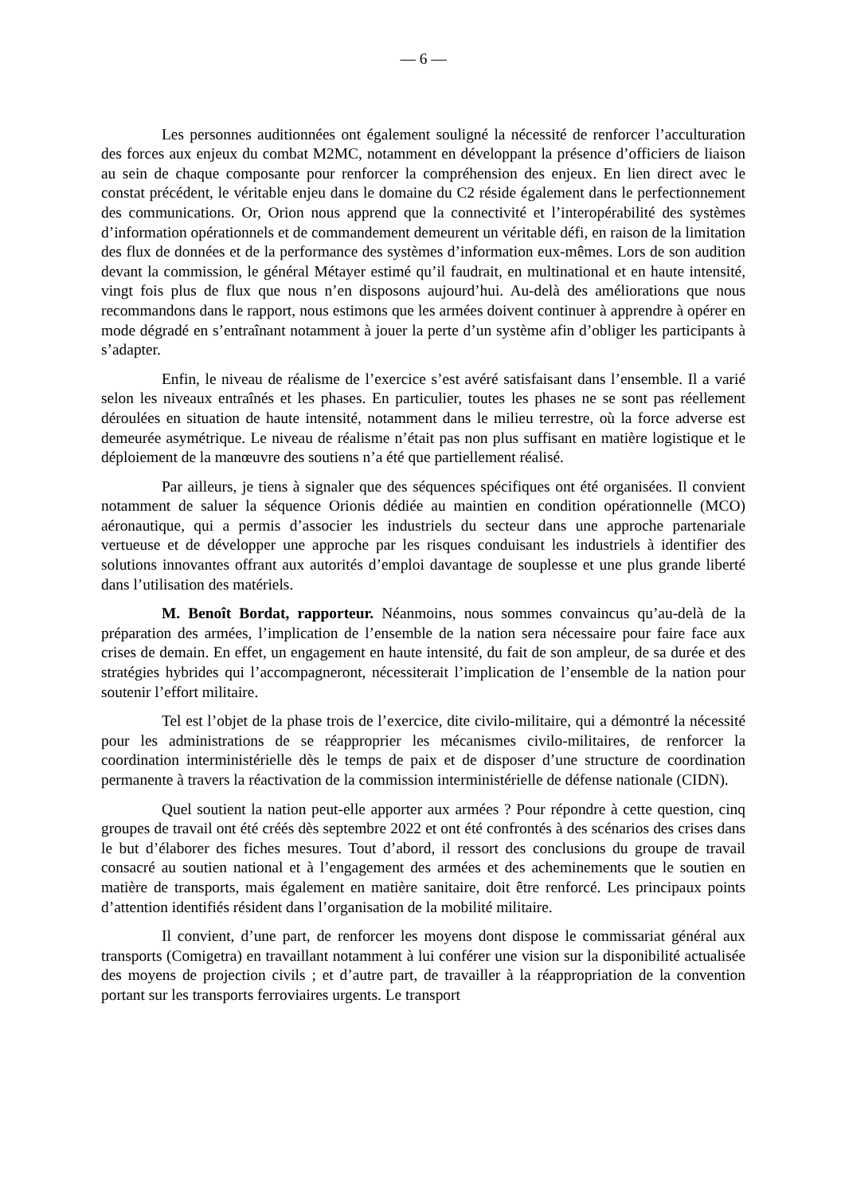— 6 —
Les personnes auditionnées ont également souligné la nécessité de renforcer l’acculturation des forces aux enjeux du combat M2MC, notamment en développant la présence d’officiers de liaison au sein de chaque composante pour renforcer la compréhension des enjeux. En lien direct avec le constat précédent, le véritable enjeu dans le domaine du C2 réside également dans le perfectionnement des communications. Or, Orion nous apprend que la connectivité et l’interopérabilité des systèmes d’information opérationnels et de commandement demeurent un véritable défi, en raison de la limitation des flux de données et de la performance des systèmes d’information eux-mêmes. Lors de son audition devant la commission, le général Métayer estimé qu’il faudrait, en multinational et en haute intensité, vingt fois plus de flux que nous n’en disposons aujourd’hui. Au-delà des améliorations que nous recommandons dans le rapport, nous estimons que les armées doivent continuer à apprendre à opérer en mode dégradé en s’entraînant notamment à jouer la perte d’un système afin d’obliger les participants à s’adapter.
Enfin, le niveau de réalisme de l’exercice s’est avéré satisfaisant dans l’ensemble. Il a varié selon les niveaux entraînés et les phases. En particulier, toutes les phases ne se sont pas réellement déroulées en situation de haute intensité, notamment dans le milieu terrestre, où la force adverse est demeurée asymétrique. Le niveau de réalisme n’était pas non plus suffisant en matière logistique et le déploiement de la manœuvre des soutiens n’a été que partiellement réalisé.
Par ailleurs, je tiens à signaler que des séquences spécifiques ont été organisées. Il convient notamment de saluer la séquence Orionis dédiée au maintien en condition opérationnelle (MCO) aéronautique, qui a permis d’associer les industriels du secteur dans une approche partenariale vertueuse et de développer une approche par les risques conduisant les industriels à identifier des solutions innovantes offrant aux autorités d’emploi davantage de souplesse et une plus grande liberté dans l’utilisation des matériels.
M. Benoît Bordat, rapporteur. Néanmoins, nous sommes convaincus qu’au-delà de la préparation des armées, l’implication de l’ensemble de la nation sera nécessaire pour faire face aux crises de demain. En effet, un engagement en haute intensité, du fait de son ampleur, de sa durée et des stratégies hybrides qui l’accompagneront, nécessiterait l’implication de l’ensemble de la nation pour soutenir l’effort militaire.
Tel est l’objet de la phase trois de l’exercice, dite civilo-militaire, qui a démontré la nécessité pour les administrations de se réapproprier les mécanismes civilo-militaires, de renforcer la coordination interministérielle dès le temps de paix et de disposer d’une structure de coordination permanente à travers la réactivation de la commission interministérielle de défense nationale (CIDN).
Quel soutient la nation peut-elle apporter aux armées ? Pour répondre à cette question, cinq groupes de travail ont été créés dès septembre 2022 et ont été confrontés à des scénarios des crises dans le but d’élaborer des fiches mesures. Tout d’abord, il ressort des conclusions du groupe de travail consacré au soutien national et à l’engagement des armées et des acheminements que le soutien en matière de transports, mais également en matière sanitaire, doit être renforcé. Les principaux points d’attention identifiés résident dans l’organisation de la mobilité militaire.
Il convient, d’une part, de renforcer les moyens dont dispose le commissariat général aux transports (Comigetra) en travaillant notamment à lui conférer une vision sur la disponibilité actualisée des moyens de projection civils ; et d’autre part, de travailler à la réappropriation de la convention portant sur les transports ferroviaires urgents. Le transport